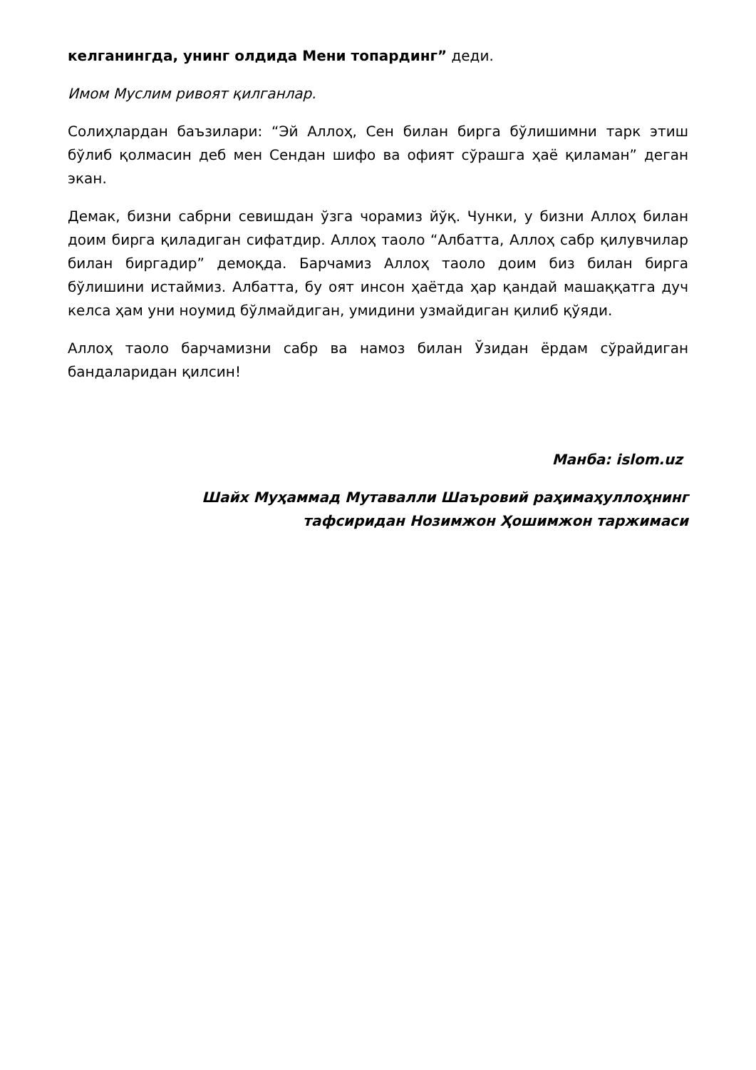келганингда, унинг олдида Мени топардинг” деди.
Имом Муслим ривоят қилганлар.
Солиҳлардан баъзилари: “Эй Аллоҳ, Сен билан бирга бўлишимни тарк этиш бўлиб қолмасин деб мен Сендан шифо ва офият сўрашга ҳаё қиламан” деган экан.
Демак, бизни сабрни севишдан ўзга чорамиз йўқ. Чунки, у бизни Аллоҳ билан доим бирга қиладиган сифатдир. Аллоҳ таоло “Албатта, Аллоҳ сабр қилувчилар билан биргадир” демоқда. Барчамиз Аллоҳ таоло доим биз билан бирга бўлишини истаймиз. Албатта, бу оят инсон ҳаётда ҳар қандай машаққатга дуч келса ҳам уни ноумид бўлмайдиган, умидини узмайдиган қилиб қўяди.
Аллоҳ таоло барчамизни сабр ва намоз билан Ўзидан ёрдам сўрайдиган бандаларидан қилсин!
Манба: islom.uz
Шайх Муҳаммад Мутавалли Шаъровий раҳимаҳуллоҳнинг
тафсиридан Нозимжон Ҳошимжон таржимаси